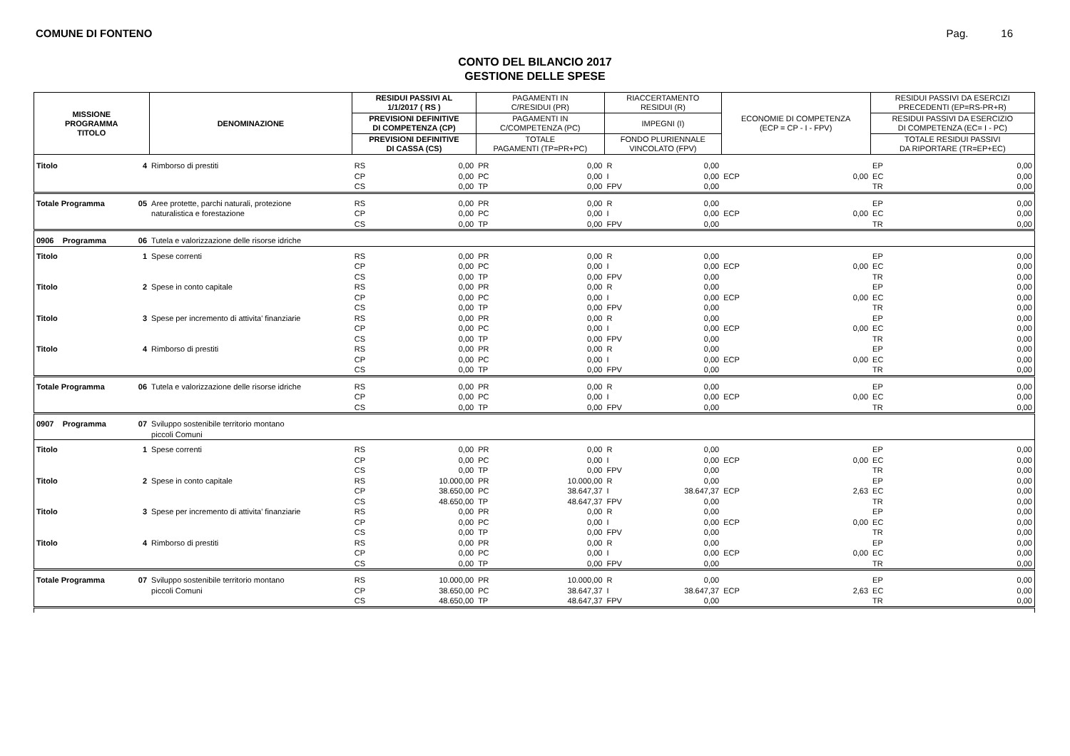COMUNE DI FONTENO Pag. 16
CONTO DEL BILANCIO 2017
GESTIONE DELLE SPESE
| MISSIONE PROGRAMMA TITOLO | | DENOMINAZIONE | RESIDUI PASSIVI AL 1/1/2017 ( RS ) | | PAGAMENTI IN C/RESIDUI (PR) | | RIACCERTAMENTO RESIDUI (R) | | ECONOMIE DI COMPETENZA (ECP = CP - I - FPV) | | RESIDUI PASSIVI DA ESERCIZI PRECEDENTI (EP=RS-PR+R) | |
| --- | --- | --- | --- | --- | --- | --- | --- | --- | --- | --- | --- | --- |
| | | | PREVISIONI DEFINITIVE DI COMPETENZA (CP) | | PAGAMENTI IN C/COMPETENZA (PC) | | IMPEGNI (I) | | | | RESIDUI PASSIVI DA ESERCIZIO DI COMPETENZA (EC= I - PC) | |
| | | | PREVISIONI DEFINITIVE DI CASSA (CS) | | TOTALE PAGAMENTI (TP=PR+PC) | | FONDO PLURIENNALE VINCOLATO (FPV) | | | | TOTALE RESIDUI PASSIVI DA RIPORTARE (TR=EP+EC) | |
| Titolo | 4 | Rimborso di prestiti | RS | 0,00 | PR | 0,00 | R | 0,00 | | | EP | 0,00 |
| | | | CP | 0,00 | PC | 0,00 | I | 0,00 | ECP | 0,00 | EC | 0,00 |
| | | | CS | 0,00 | TP | 0,00 | FPV | 0,00 | | | TR | 0,00 |
| Totale Programma | 05 | Aree protette, parchi naturali, protezione naturalistica e forestazione | RS CP CS | 0,00 0,00 0,00 | PR PC TP | 0,00 0,00 0,00 | R I FPV | 0,00 0,00 0,00 | ECP | 0,00 | EP EC TR | 0,00 0,00 0,00 |
| 0906 Programma | 06 | Tutela e valorizzazione delle risorse idriche | | | | | | | | | | |
| Titolo | 1 | Spese correnti | RS CP CS | 0,00 0,00 0,00 | PR PC TP | 0,00 0,00 0,00 | R I FPV | 0,00 0,00 0,00 | ECP | 0,00 | EP EC TR | 0,00 0,00 0,00 |
| Titolo | 2 | Spese in conto capitale | RS CP CS | 0,00 0,00 0,00 | PR PC TP | 0,00 0,00 0,00 | R I FPV | 0,00 0,00 0,00 | ECP | 0,00 | EP EC TR | 0,00 0,00 0,00 |
| Titolo | 3 | Spese per incremento di attivita' finanziarie | RS CP CS | 0,00 0,00 0,00 | PR PC TP | 0,00 0,00 0,00 | R I FPV | 0,00 0,00 0,00 | ECP | 0,00 | EP EC TR | 0,00 0,00 0,00 |
| Titolo | 4 | Rimborso di prestiti | RS CP CS | 0,00 0,00 0,00 | PR PC TP | 0,00 0,00 0,00 | R I FPV | 0,00 0,00 0,00 | ECP | 0,00 | EP EC TR | 0,00 0,00 0,00 |
| Totale Programma | 06 | Tutela e valorizzazione delle risorse idriche | RS CP CS | 0,00 0,00 0,00 | PR PC TP | 0,00 0,00 0,00 | R I FPV | 0,00 0,00 0,00 | ECP | 0,00 | EP EC TR | 0,00 0,00 0,00 |
| 0907 Programma | 07 | Sviluppo sostenibile territorio montano piccoli Comuni | | | | | | | | | | |
| Titolo | 1 | Spese correnti | RS CP CS | 0,00 0,00 0,00 | PR PC TP | 0,00 0,00 0,00 | R I FPV | 0,00 0,00 0,00 | ECP | 0,00 | EP EC TR | 0,00 0,00 0,00 |
| Titolo | 2 | Spese in conto capitale | RS CP CS | 10.000,00 38.650,00 48.650,00 | PR PC TP | 10.000,00 38.647,37 48.647,37 | R I FPV | 0,00 38.647,37 0,00 | ECP | 2,63 | EP EC TR | 0,00 0,00 0,00 |
| Titolo | 3 | Spese per incremento di attivita' finanziarie | RS CP CS | 0,00 0,00 0,00 | PR PC TP | 0,00 0,00 0,00 | R I FPV | 0,00 0,00 0,00 | ECP | 0,00 | EP EC TR | 0,00 0,00 0,00 |
| Titolo | 4 | Rimborso di prestiti | RS CP CS | 0,00 0,00 0,00 | PR PC TP | 0,00 0,00 0,00 | R I FPV | 0,00 0,00 0,00 | ECP | 0,00 | EP EC TR | 0,00 0,00 0,00 |
| Totale Programma | 07 | Sviluppo sostenibile territorio montano piccoli Comuni | RS CP CS | 10.000,00 38.650,00 48.650,00 | PR PC TP | 10.000,00 38.647,37 48.647,37 | R I FPV | 0,00 38.647,37 0,00 | ECP | 2,63 | EP EC TR | 0,00 0,00 0,00 |